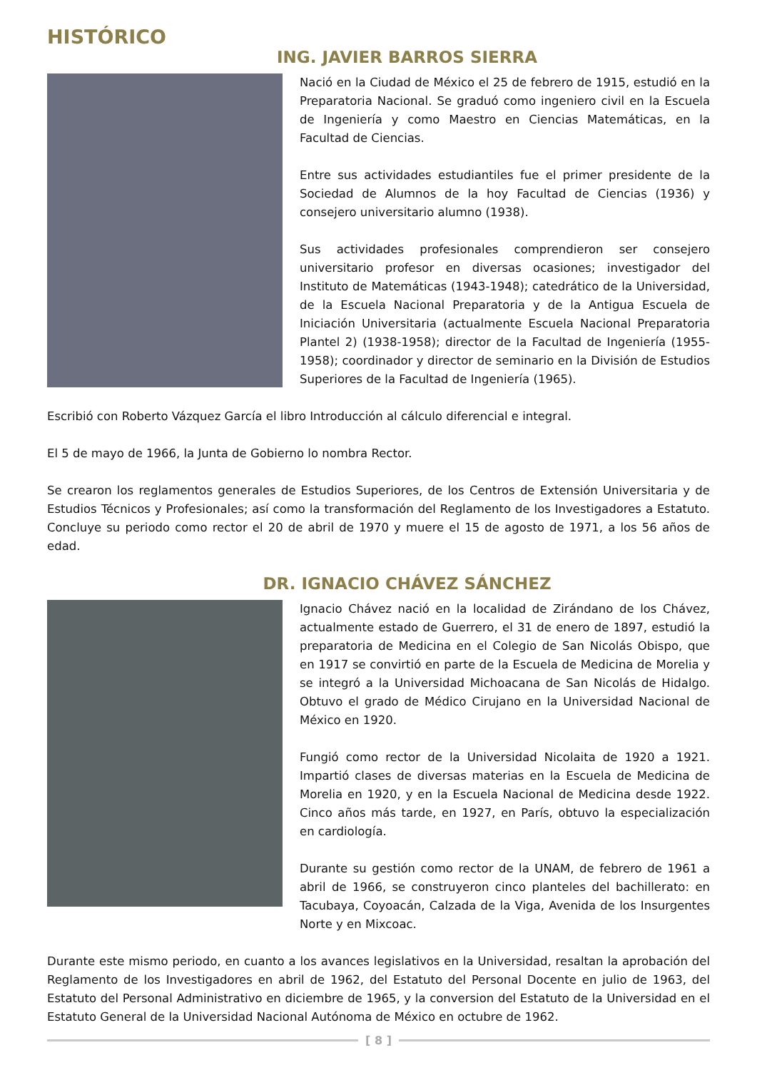HISTÓRICO
ING. JAVIER BARROS SIERRA
Nació en la Ciudad de México el 25 de febrero de 1915, estudió en la Preparatoria Nacional. Se graduó como ingeniero civil en la Escuela de Ingeniería y como Maestro en Ciencias Matemáticas, en la Facultad de Ciencias.
Entre sus actividades estudiantiles fue el primer presidente de la Sociedad de Alumnos de la hoy Facultad de Ciencias (1936) y consejero universitario alumno (1938).
Sus actividades profesionales comprendieron ser consejero universitario profesor en diversas ocasiones; investigador del Instituto de Matemáticas (1943-1948); catedrático de la Universidad, de la Escuela Nacional Preparatoria y de la Antigua Escuela de Iniciación Universitaria (actualmente Escuela Nacional Preparatoria Plantel 2) (1938-1958); director de la Facultad de Ingeniería (1955-1958); coordinador y director de seminario en la División de Estudios Superiores de la Facultad de Ingeniería (1965).
Escribió con Roberto Vázquez García el libro Introducción al cálculo diferencial e integral.
El 5 de mayo de 1966, la Junta de Gobierno lo nombra Rector.
Se crearon los reglamentos generales de Estudios Superiores, de los Centros de Extensión Universitaria y de Estudios Técnicos y Profesionales; así como la transformación del Reglamento de los Investigadores a Estatuto. Concluye su periodo como rector el 20 de abril de 1970 y muere el 15 de agosto de 1971, a los 56 años de edad.
DR. IGNACIO CHÁVEZ SÁNCHEZ
Ignacio Chávez nació en la localidad de Zirándano de los Chávez, actualmente estado de Guerrero, el 31 de enero de 1897, estudió la preparatoria de Medicina en el Colegio de San Nicolás Obispo, que en 1917 se convirtió en parte de la Escuela de Medicina de Morelia y se integró a la Universidad Michoacana de San Nicolás de Hidalgo. Obtuvo el grado de Médico Cirujano en la Universidad Nacional de México en 1920.
Fungió como rector de la Universidad Nicolaita de 1920 a 1921. Impartió clases de diversas materias en la Escuela de Medicina de Morelia en 1920, y en la Escuela Nacional de Medicina desde 1922. Cinco años más tarde, en 1927, en París, obtuvo la especialización en cardiología.
Durante su gestión como rector de la UNAM, de febrero de 1961 a abril de 1966, se construyeron cinco planteles del bachillerato: en Tacubaya, Coyoacán, Calzada de la Viga, Avenida de los Insurgentes Norte y en Mixcoac.
Durante este mismo periodo, en cuanto a los avances legislativos en la Universidad, resaltan la aprobación del Reglamento de los Investigadores en abril de 1962, del Estatuto del Personal Docente en julio de 1963, del Estatuto del Personal Administrativo en diciembre de 1965, y la conversion del Estatuto de la Universidad en el Estatuto General de la Universidad Nacional Autónoma de México en octubre de 1962.
[ 8 ]